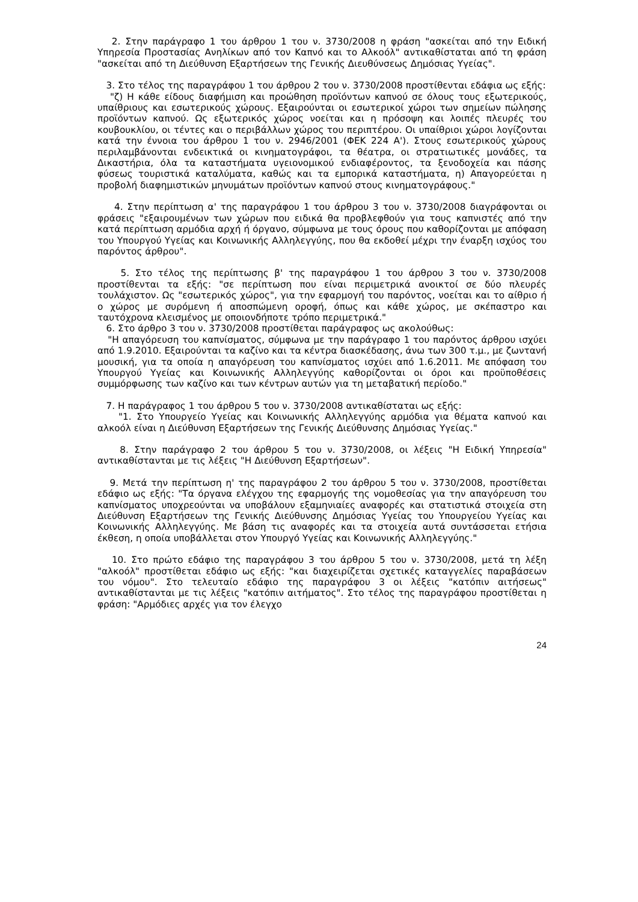2. Στην παράγραφο 1 του άρθρου 1 του ν. 3730/2008 η φράση "ασκείται από την Ειδική Υπηρεσία Προστασίας Ανηλίκων από τον Καπνό και το Αλκοόλ" αντικαθίσταται από τη φράση "ασκείται από τη Διεύθυνση Εξαρτήσεων της Γενικής Διευθύνσεως Δημόσιας Υγείας".
3. Στο τέλος της παραγράφου 1 του άρθρου 2 του ν. 3730/2008 προστίθενται εδάφια ως εξής:
"ζ) Η κάθε είδους διαφήμιση και προώθηση προϊόντων καπνού σε όλους τους εξωτερικούς, υπαίθριους και εσωτερικούς χώρους. Εξαιρούνται οι εσωτερικοί χώροι των σημείων πώλησης προϊόντων καπνού. Ως εξωτερικός χώρος νοείται και η πρόσοψη και λοιπές πλευρές του κουβουκλίου, οι τέντες και ο περιβάλλων χώρος του περιπτέρου. Οι υπαίθριοι χώροι λογίζονται κατά την έννοια του άρθρου 1 του ν. 2946/2001 (ΦΕΚ 224 Α'). Στους εσωτερικούς χώρους περιλαμβάνονται ενδεικτικά οι κινηματογράφοι, τα θέατρα, οι στρατιωτικές μονάδες, τα Δικαστήρια, όλα τα καταστήματα υγειονομικού ενδιαφέροντος, τα ξενοδοχεία και πάσης φύσεως τουριστικά καταλύματα, καθώς και τα εμπορικά καταστήματα, η) Απαγορεύεται η προβολή διαφημιστικών μηνυμάτων προϊόντων καπνού στους κινηματογράφους."
4. Στην περίπτωση α' της παραγράφου 1 του άρθρου 3 του ν. 3730/2008 διαγράφονται οι φράσεις "εξαιρουμένων των χώρων που ειδικά θα προβλεφθούν για τους καπνιστές από την κατά περίπτωση αρμόδια αρχή ή όργανο, σύμφωνα με τους όρους που καθορίζονται με απόφαση του Υπουργού Υγείας και Κοινωνικής Αλληλεγγύης, που θα εκδοθεί μέχρι την έναρξη ισχύος του παρόντος άρθρου".
5. Στο τέλος της περίπτωσης β' της παραγράφου 1 του άρθρου 3 του ν. 3730/2008 προστίθενται τα εξής: "σε περίπτωση που είναι περιμετρικά ανοικτοί σε δύο πλευρές τουλάχιστον. Ως "εσωτερικός χώρος", για την εφαρμογή του παρόντος, νοείται και το αίθριο ή ο χώρος με συρόμενη ή αποσπώμενη οροφή, όπως και κάθε χώρος, με σκέπαστρο και ταυτόχρονα κλεισμένος με οποιονδήποτε τρόπο περιμετρικά."
6. Στο άρθρο 3 του ν. 3730/2008 προστίθεται παράγραφος ως ακολούθως:
"Η απαγόρευση του καπνίσματος, σύμφωνα με την παράγραφο 1 του παρόντος άρθρου ισχύει από 1.9.2010. Εξαιρούνται τα καζίνο και τα κέντρα διασκέδασης, άνω των 300 τ.μ., με ζωντανή μουσική, για τα οποία η απαγόρευση του καπνίσματος ισχύει από 1.6.2011. Με απόφαση του Υπουργού Υγείας και Κοινωνικής Αλληλεγγύης καθορίζονται οι όροι και προϋποθέσεις συμμόρφωσης των καζίνο και των κέντρων αυτών για τη μεταβατική περίοδο."
7. Η παράγραφος 1 του άρθρου 5 του ν. 3730/2008 αντικαθίσταται ως εξής:
"1. Στο Υπουργείο Υγείας και Κοινωνικής Αλληλεγγύης αρμόδια για θέματα καπνού και αλκοόλ είναι η Διεύθυνση Εξαρτήσεων της Γενικής Διεύθυνσης Δημόσιας Υγείας."
8. Στην παράγραφο 2 του άρθρου 5 του ν. 3730/2008, οι λέξεις "Η Ειδική Υπηρεσία" αντικαθίστανται με τις λέξεις "Η Διεύθυνση Εξαρτήσεων".
9. Μετά την περίπτωση η' της παραγράφου 2 του άρθρου 5 του ν. 3730/2008, προστίθεται εδάφιο ως εξής: "Τα όργανα ελέγχου της εφαρμογής της νομοθεσίας για την απαγόρευση του καπνίσματος υποχρεούνται να υποβάλουν εξαμηνιαίες αναφορές και στατιστικά στοιχεία στη Διεύθυνση Εξαρτήσεων της Γενικής Διεύθυνσης Δημόσιας Υγείας του Υπουργείου Υγείας και Κοινωνικής Αλληλεγγύης. Με βάση τις αναφορές και τα στοιχεία αυτά συντάσσεται ετήσια έκθεση, η οποία υποβάλλεται στον Υπουργό Υγείας και Κοινωνικής Αλληλεγγύης."
10. Στο πρώτο εδάφιο της παραγράφου 3 του άρθρου 5 του ν. 3730/2008, μετά τη λέξη "αλκοόλ" προστίθεται εδάφιο ως εξής: "και διαχειρίζεται σχετικές καταγγελίες παραβάσεων του νόμου". Στο τελευταίο εδάφιο της παραγράφου 3 οι λέξεις "κατόπιν αιτήσεως" αντικαθίστανται με τις λέξεις "κατόπιν αιτήματος". Στο τέλος της παραγράφου προστίθεται η φράση: "Αρμόδιες αρχές για τον έλεγχο
24